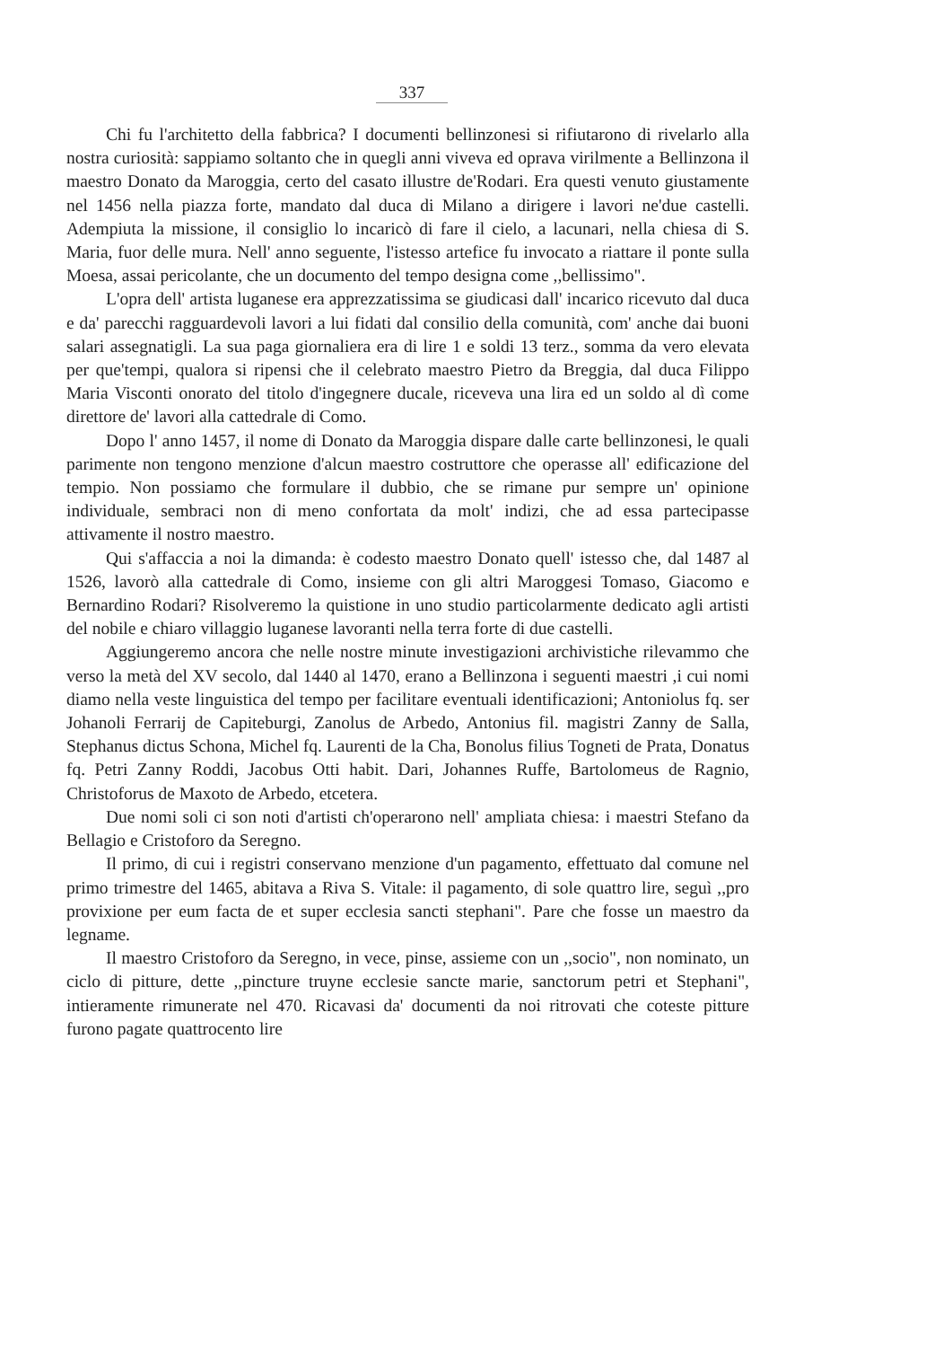337
Chi fu l'architetto della fabbrica? I documenti bellinzonesi si rifiutarono di rivelarlo alla nostra curiosità: sappiamo soltanto che in quegli anni viveva ed oprava virilmente a Bellinzona il maestro Donato da Maroggia, certo del casato illustre de'Rodari. Era questi venuto giustamente nel 1456 nella piazza forte, mandato dal duca di Milano a dirigere i lavori ne'due castelli. Adempiuta la missione, il consiglio lo incaricò di fare il cielo, a lacunari, nella chiesa di S. Maria, fuor delle mura. Nell' anno seguente, l'istesso artefice fu invocato a riattare il ponte sulla Moesa, assai pericolante, che un documento del tempo designa come ,,bellissimo".
L'opra dell' artista luganese era apprezzatissima se giudicasi dall' incarico ricevuto dal duca e da' parecchi ragguardevoli lavori a lui fidati dal consilio della comunità, com' anche dai buoni salari assegnatigli. La sua paga giornaliera era di lire 1 e soldi 13 terz., somma da vero elevata per que'tempi, qualora si ripensi che il celebrato maestro Pietro da Breggia, dal duca Filippo Maria Visconti onorato del titolo d'ingegnere ducale, riceveva una lira ed un soldo al dì come direttore de' lavori alla cattedrale di Como.
Dopo l' anno 1457, il nome di Donato da Maroggia dispare dalle carte bellinzonesi, le quali parimente non tengono menzione d'alcun maestro costruttore che operasse all' edificazione del tempio. Non possiamo che formulare il dubbio, che se rimane pur sempre un' opinione individuale, sembraci non di meno confortata da molt' indizi, che ad essa partecipasse attivamente il nostro maestro.
Qui s'affaccia a noi la dimanda: è codesto maestro Donato quell' istesso che, dal 1487 al 1526, lavorò alla cattedrale di Como, insieme con gli altri Maroggesi Tomaso, Giacomo e Bernardino Rodari? Risolveremo la quistione in uno studio particolarmente dedicato agli artisti del nobile e chiaro villaggio luganese lavoranti nella terra forte di due castelli.
Aggiungeremo ancora che nelle nostre minute investigazioni archivistiche rilevammo che verso la metà del XV secolo, dal 1440 al 1470, erano a Bellinzona i seguenti maestri ,i cui nomi diamo nella veste linguistica del tempo per facilitare eventuali identificazioni; Antoniolus fq. ser Johanoli Ferrarij de Capiteburgi, Zanolus de Arbedo, Antonius fil. magistri Zanny de Salla, Stephanus dictus Schona, Michel fq. Laurenti de la Cha, Bonolus filius Togneti de Prata, Donatus fq. Petri Zanny Roddi, Jacobus Otti habit. Dari, Johannes Ruffe, Bartolomeus de Ragnio, Christoforus de Maxoto de Arbedo, etcetera.
Due nomi soli ci son noti d'artisti ch'operarono nell' ampliata chiesa: i maestri Stefano da Bellagio e Cristoforo da Seregno.
Il primo, di cui i registri conservano menzione d'un pagamento, effettuato dal comune nel primo trimestre del 1465, abitava a Riva S. Vitale: il pagamento, di sole quattro lire, seguì ,,pro provixione per eum facta de et super ecclesia sancti stephani". Pare che fosse un maestro da legname.
Il maestro Cristoforo da Seregno, in vece, pinse, assieme con un ,,socio", non nominato, un ciclo di pitture, dette ,,pincture truyne ecclesie sancte marie, sanctorum petri et Stephani", intieramente rimunerate nel 470. Ricavasi da' documenti da noi ritrovati che coteste pitture furono pagate quattrocento lire